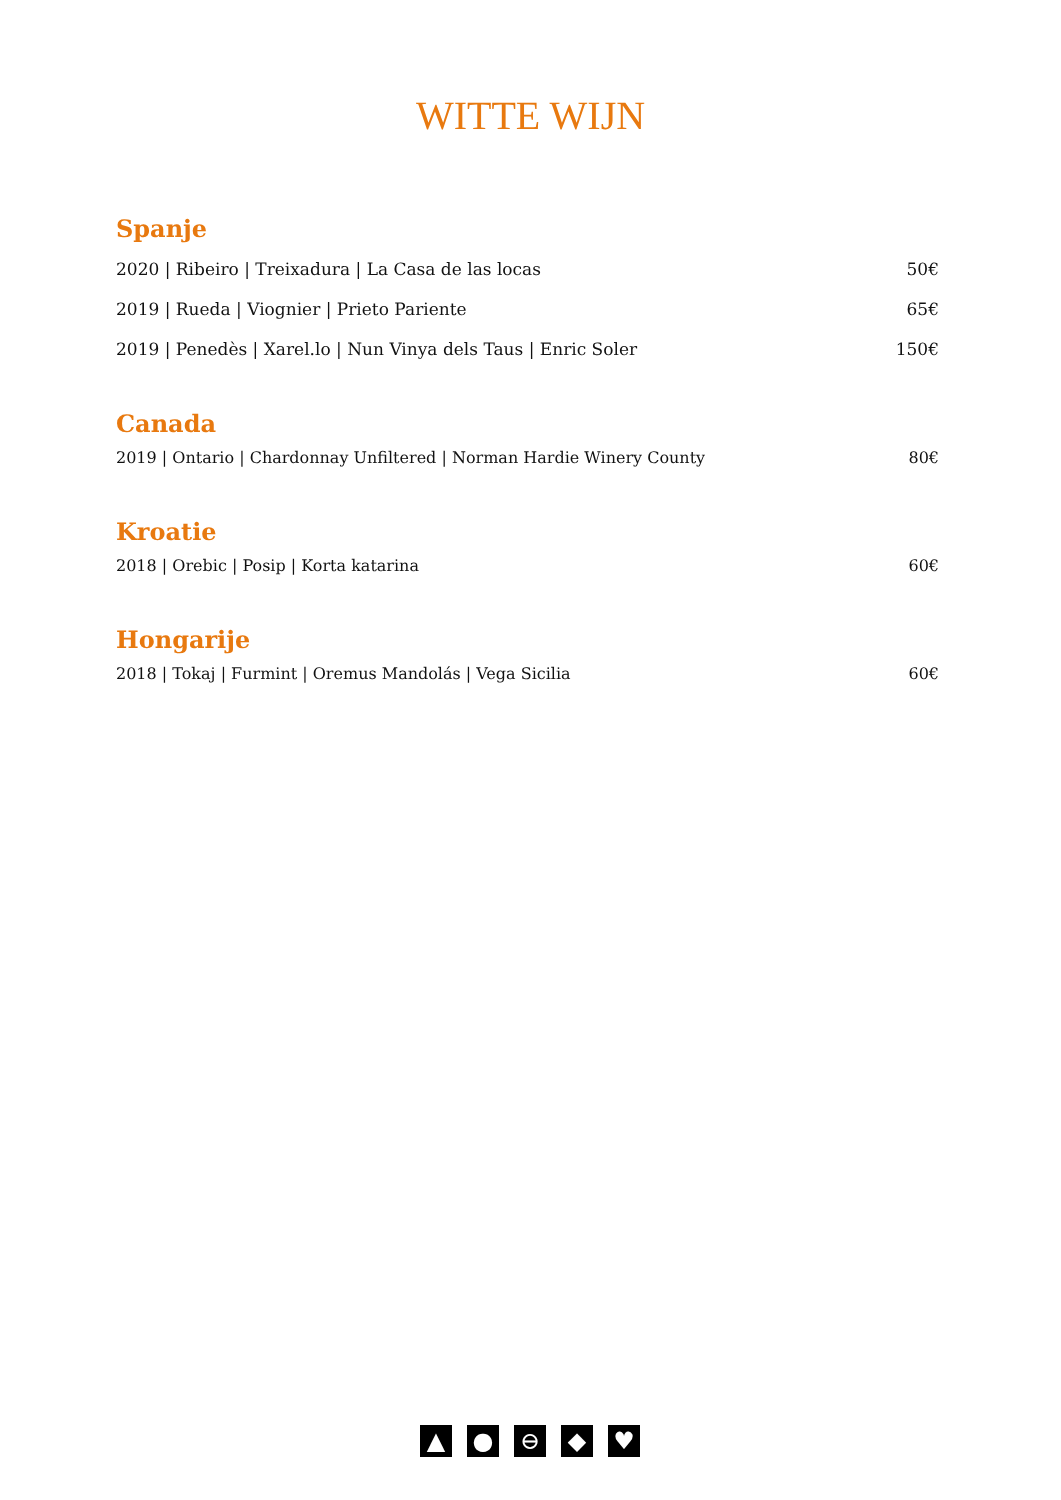WITTE WIJN
Spanje
2020 | Ribeiro | Treixadura | La Casa de las locas 50€
2019 | Rueda | Viognier | Prieto Pariente 65€
2019 | Penedès | Xarel.lo | Nun Vinya dels Taus | Enric Soler 150€
Canada
2019 | Ontario | Chardonnay Unfiltered | Norman Hardie Winery County 80€
Kroatie
2018 | Orebic | Posip | Korta katarina 60€
Hongarije
2018 | Tokaj | Furmint | Oremus Mandolás | Vega Sicilia 60€
▲ ● ⊖ ◆ ♥